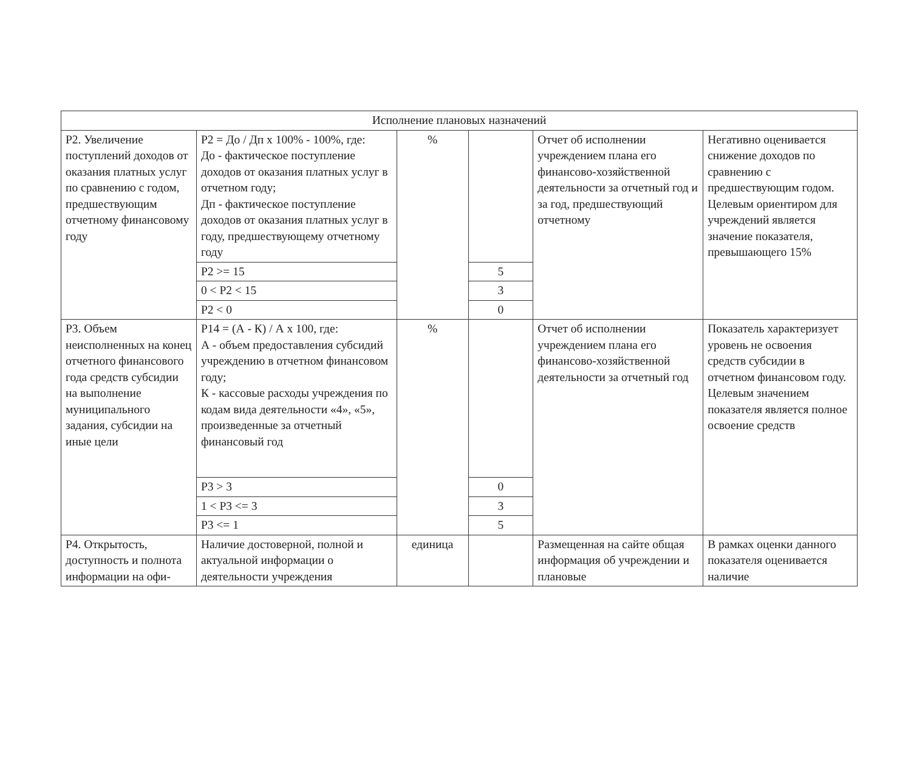| Исполнение плановых назначений | | | | | |
| Р2. Увеличение поступлений доходов от оказания платных услуг по сравнению с годом, предшествующим отчетному финансовому году | Р2 = До / Дп х 100% - 100%, где: До - фактическое поступление доходов от оказания платных услуг в отчетном году; Дп - фактическое поступление доходов от оказания платных услуг в году, предшествующему отчетному году | % | | Отчет об исполнении учреждением плана его финансово-хозяйственной деятельности за отчетный год и за год, предшествующий отчетному | Негативно оценивается снижение доходов по сравнению с предшествующим годом. Целевым ориентиром для учреждений является значение показателя, превышающего 15% |
| | Р2 >= 15 | | 5 | | |
| | 0 < Р2 < 15 | | 3 | | |
| | Р2 < 0 | | 0 | | |
| Р3. Объем неисполненных на конец отчетного финансового года средств субсидии на выполнение муниципального задания, субсидии на иные цели | Р14 = (А - К) / А х 100, где: А - объем предоставления субсидий учреждению в отчетном финансовом году; К - кассовые расходы учреждения по кодам вида деятельности «4», «5», произведенные за отчетный финансовый год | % | | Отчет об исполнении учреждением плана его финансово-хозяйственной деятельности за отчетный год | Показатель характеризует уровень не освоения средств субсидии в отчетном финансовом году. Целевым значением показателя является полное освоение средств |
| | Р3 > 3 | | 0 | | |
| | 1 < Р3 <= 3 | | 3 | | |
| | Р3 <= 1 | | 5 | | |
| Р4. Открытость, доступность и полнота информации на офи- | Наличие достоверной, полной и актуальной информации о деятельности учреждения | единица | | Размещенная на сайте общая информация об учреждении и плановые | В рамках оценки данного показателя оценивается наличие |